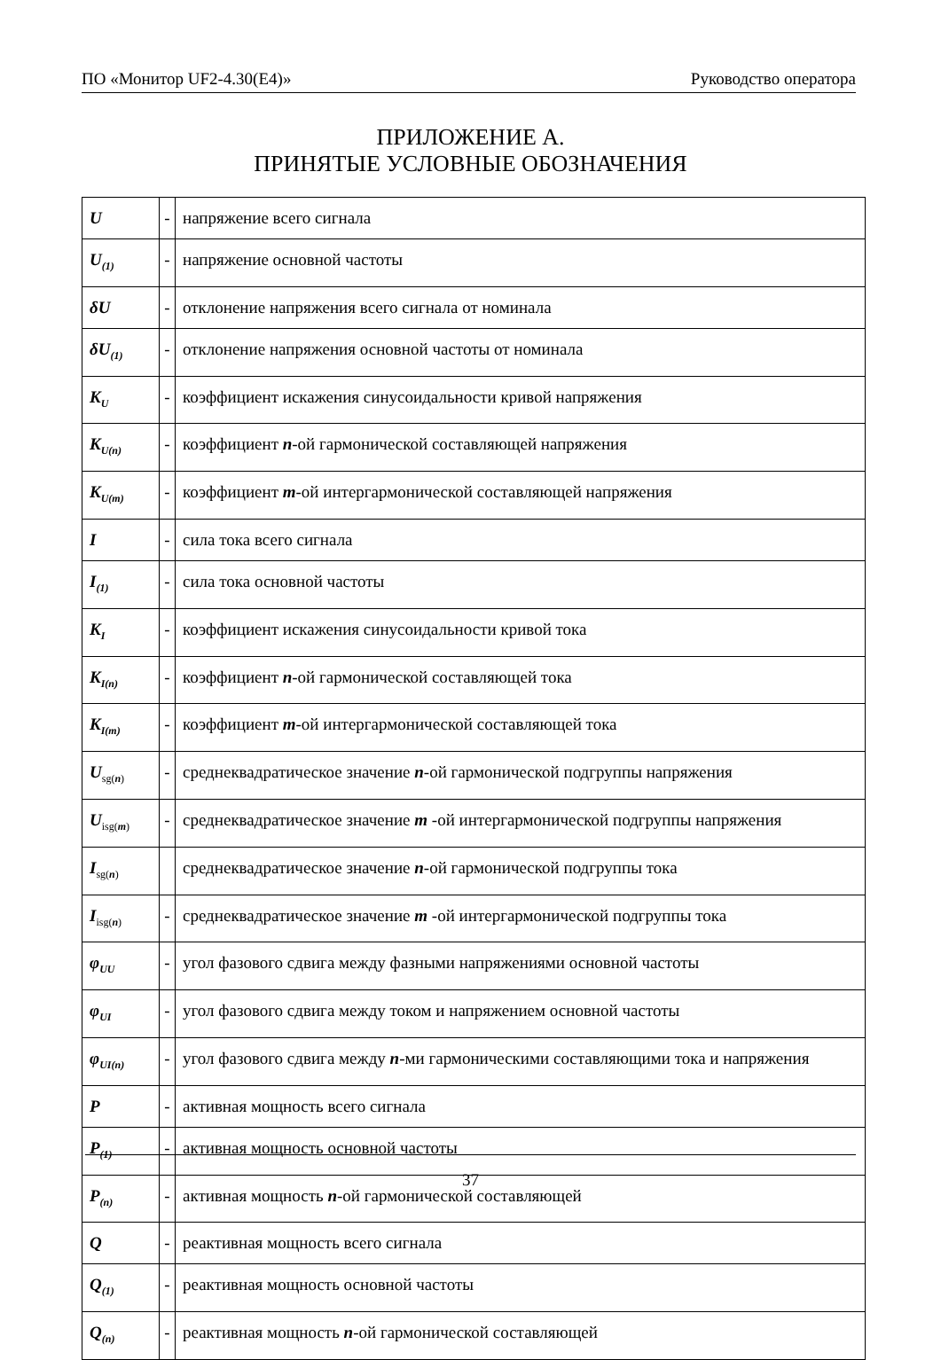ПО «Монитор UF2-4.30(E4)» Руководство оператора
ПРИЛОЖЕНИЕ А.
ПРИНЯТЫЕ УСЛОВНЫЕ ОБОЗНАЧЕНИЯ
| U | - | напряжение всего сигнала |
| U<sub>(1)</sub> | - | напряжение основной частоты |
| δU | - | отклонение напряжения всего сигнала от номинала |
| δU<sub>(1)</sub> | - | отклонение напряжения основной частоты от номинала |
| K<sub>U</sub> | - | коэффициент искажения синусоидальности кривой напряжения |
| K<sub>U(n)</sub> | - | коэффициент n -ой гармонической составляющей напряжения |
| K<sub>U(m)</sub> | - | коэффициент m -ой интергармонической составляющей напряжения |
| I | - | сила тока всего сигнала |
| I<sub>(1)</sub> | - | сила тока основной частоты |
| K<sub>I</sub> | - | коэффициент искажения синусоидальности кривой тока |
| K<sub>I(n)</sub> | - | коэффициент n -ой гармонической составляющей тока |
| K<sub>I(m)</sub> | - | коэффициент m -ой интергармонической составляющей тока |
| U<sub>sg(n)</sub> | - | среднеквадратическое значение n -ой гармонической подгруппы напряжения |
| U<sub>isg(m)</sub> | - | среднеквадратическое значение m -ой интергармонической подгруппы напряжения |
| I<sub>sg(n)</sub> | | среднеквадратическое значение n -ой гармонической подгруппы тока |
| I<sub>isg(n)</sub> | - | среднеквадратическое значение m -ой интергармонической подгруппы тока |
| φ<sub>UU</sub> | - | угол фазового сдвига между фазными напряжениями основной частоты |
| φ<sub>UI</sub> | - | угол фазового сдвига между током и напряжением основной частоты |
| φ<sub>UI(n)</sub> | - | угол фазового сдвига между n -ми гармоническими составляющими тока и напряжения |
| P | - | активная мощность всего сигнала |
| P<sub>(1)</sub> | - | активная мощность основной частоты |
| P<sub>(n)</sub> | - | активная мощность n -ой гармонической составляющей |
| Q | - | реактивная мощность всего сигнала |
| Q<sub>(1)</sub> | - | реактивная мощность основной частоты |
| Q<sub>(n)</sub> | - | реактивная мощность n -ой гармонической составляющей |
37